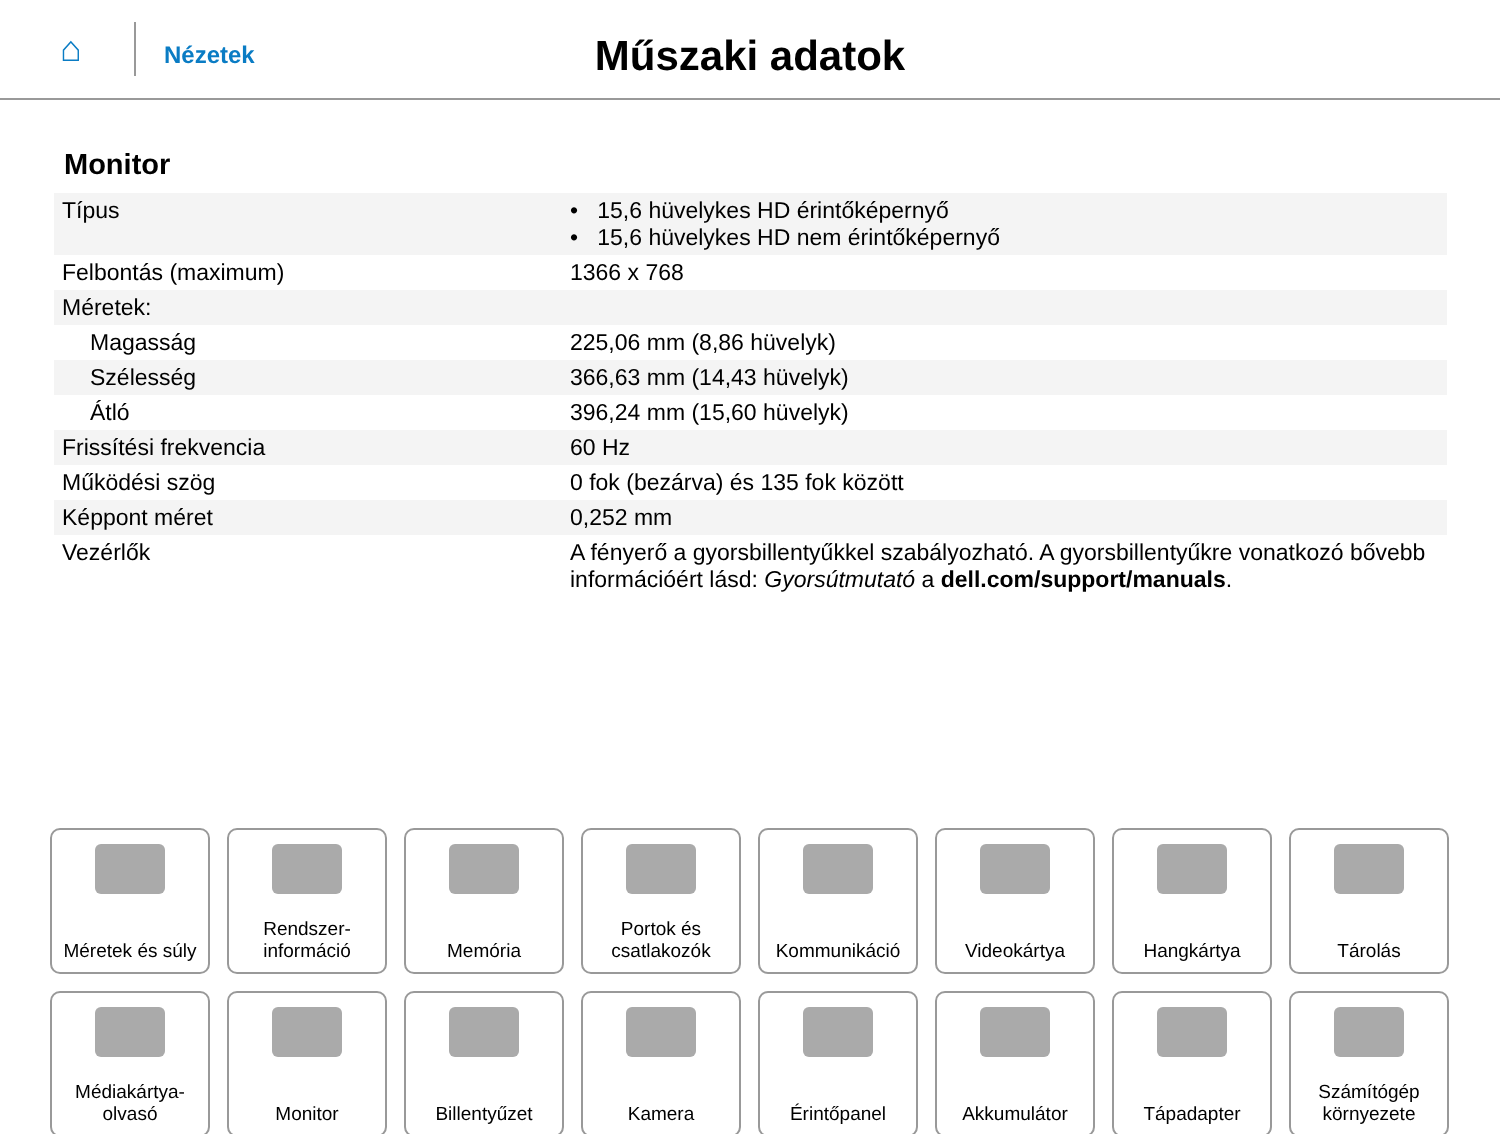⌂
Nézetek
Műszaki adatok
Monitor
| Típus | • 15,6 hüvelykes HD érintőképernyő • 15,6 hüvelykes HD nem érintőképernyő |
| Felbontás (maximum) | 1366 x 768 |
| Méretek: | |
| Magasság | 225,06 mm (8,86 hüvelyk) |
| Szélesség | 366,63 mm (14,43 hüvelyk) |
| Átló | 396,24 mm (15,60 hüvelyk) |
| Frissítési frekvencia | 60 Hz |
| Működési szög | 0 fok (bezárva) és 135 fok között |
| Képpont méret | 0,252 mm |
| Vezérlők | A fényerő a gyorsbillentyűkkel szabályozható. A gyorsbillentyűkre vonatkozó bővebb információért lásd: Gyorsútmutató a dell.com/support/manuals . |
Méretek és súly
Rendszer-
információ
Memória
Portok és
csatlakozók
Kommunikáció
Videokártya
Hangkártya
Tárolás
Médiakártya-
olvasó
Monitor
Billentyűzet
Kamera
Érintőpanel
Akkumulátor
Tápadapter
Számítógép
környezete